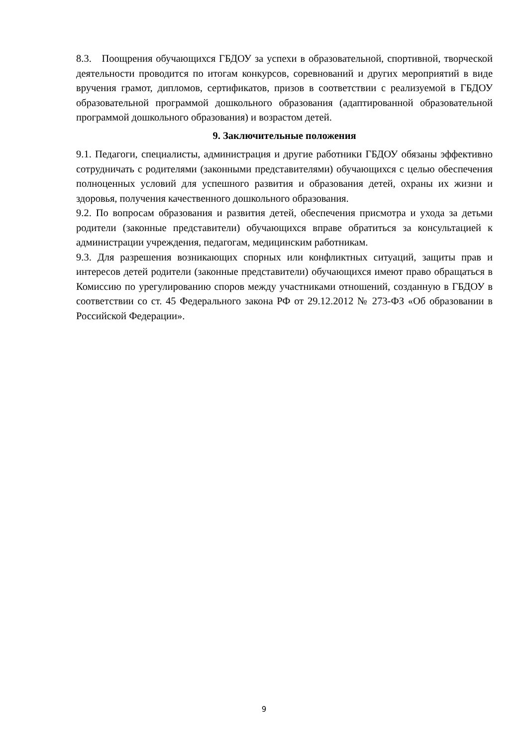8.3. Поощрения обучающихся ГБДОУ за успехи в образовательной, спортивной, творческой деятельности проводится по итогам конкурсов, соревнований и других мероприятий в виде вручения грамот, дипломов, сертификатов, призов в соответствии с реализуемой в ГБДОУ образовательной программой дошкольного образования (адаптированной образовательной программой дошкольного образования) и возрастом детей.
9. Заключительные положения
9.1. Педагоги, специалисты, администрация и другие работники ГБДОУ обязаны эффективно сотрудничать с родителями (законными представителями) обучающихся с целью обеспечения полноценных условий для успешного развития и образования детей, охраны их жизни и здоровья, получения качественного дошкольного образования.
9.2. По вопросам образования и развития детей, обеспечения присмотра и ухода за детьми родители (законные представители) обучающихся вправе обратиться за консультацией к администрации учреждения, педагогам, медицинским работникам.
9.3. Для разрешения возникающих спорных или конфликтных ситуаций, защиты прав и интересов детей родители (законные представители) обучающихся имеют право обращаться в Комиссию по урегулированию споров между участниками отношений, созданную в ГБДОУ в соответствии со ст. 45 Федерального закона РФ от 29.12.2012 № 273-ФЗ «Об образовании в Российской Федерации».
9